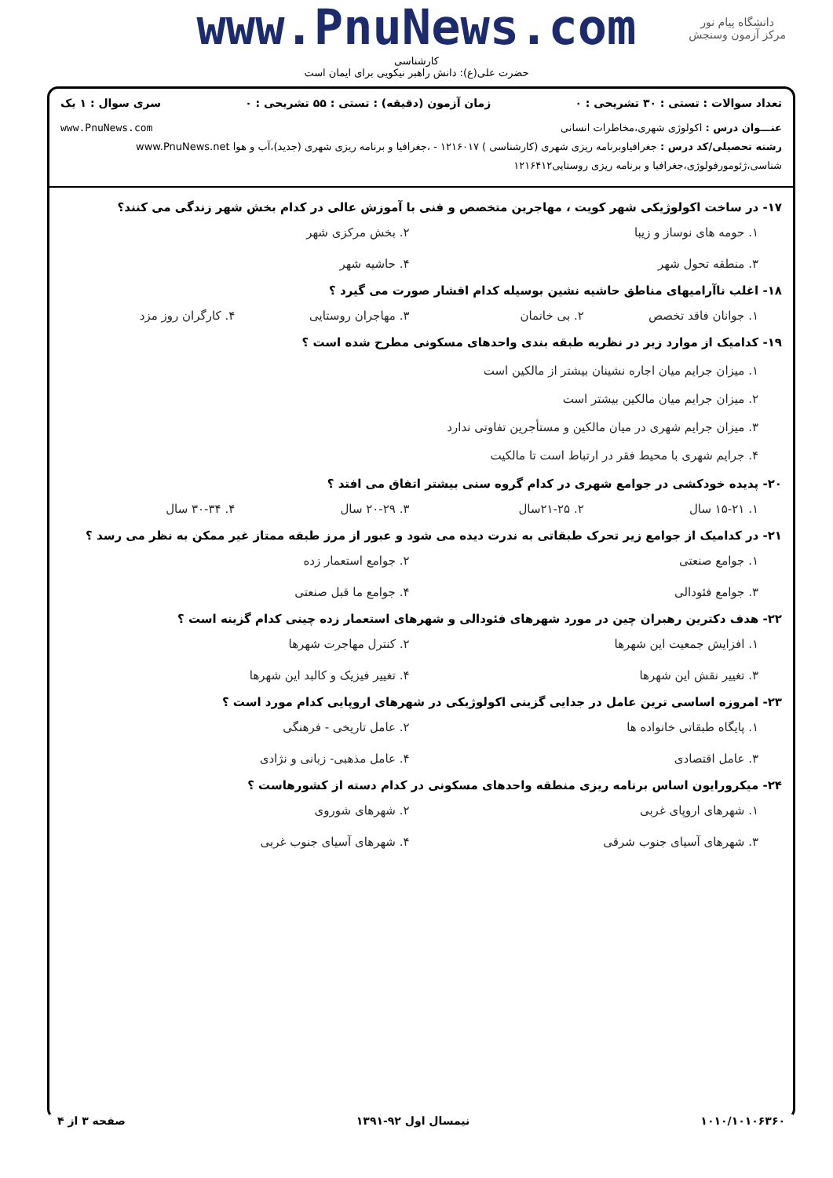دانشگاه پیام نور
مرکز آزمون وسنجش
www.PnuNews.com
کارشناسی
حضرت علی(ع): دانش راهبر نیکویی برای ایمان است
تعداد سوالات : تستی : ۳۰ تشریحی : ۰ زمان آزمون (دقیقه) : تستی : ۵۵ تشریحی : ۰ سری سوال : ۱ یک
عنـــوان درس : اکولوژی شهری،مخاطرات انسانی www.PnuNews.com
رشته تحصیلی/کد درس : جغرافیاوبرنامه ریزی شهری (کارشناسی ) ۱۲۱۶۰۱۷ - ،جغرافیا و برنامه ریزی شهری (جدید)،آب و هوا www.PnuNews.net
شناسی،ژئومورفولوژی،جغرافیا و برنامه ریزی روستایی۱۲۱۶۴۱۲
۱۷- در ساخت اکولوژیکی شهر کویت ، مهاجرین متخصص و فنی با آموزش عالی در کدام بخش شهر زندگی می کنند؟
۱. حومه های نوساز و زیبا ۲. بخش مرکزی شهر ۳. منطقه تحول شهر ۴. حاشیه شهر
۱۸- اغلب ناآرامیهای مناطق حاشیه نشین بوسیله کدام اقشار صورت می گیرد ؟
۱. جوانان فاقد تخصص ۲. بی خانمان ۳. مهاجران روستایی ۴. کارگران روز مزد
۱۹- کدامیک از موارد زیر در نظریه طبقه بندی واحدهای مسکونی مطرح شده است ؟
۱. میزان جرایم میان اجاره نشینان بیشتر از مالکین است
۲. میزان جرایم میان مالکین بیشتر است
۳. میزان جرایم شهری در میان مالکین و مستأجرین تفاوتی ندارد
۴. جرایم شهری با محیط فقر در ارتباط است تا مالکیت
۲۰- پدیده خودکشی در جوامع شهری در کدام گروه سنی بیشتر اتفاق می افتد ؟
۱. ۱۵-۲۱ سال ۲. ۲۱-۲۵سال ۳. ۲۰-۲۹ سال ۴. ۳۰-۳۴ سال
۲۱- در کدامیک از جوامع زیر تحرک طبقاتی به ندرت دیده می شود و عبور از مرز طبقه ممتاز غیر ممکن به نظر می رسد ؟
۱. جوامع صنعتی ۲. جوامع استعمار زده ۳. جوامع فئودالی ۴. جوامع ما قبل صنعتی
۲۲- هدف دکترین رهبران چین در مورد شهرهای فئودالی و شهرهای استعمار زده چینی کدام گزینه است ؟
۱. افزایش جمعیت این شهرها ۲. کنترل مهاجرت شهرها ۳. تغییر نقش این شهرها ۴. تغییر فیزیک و کالبد این شهرها
۲۳- امروزه اساسی ترین عامل در جدایی گزینی اکولوژیکی در شهرهای اروپایی کدام مورد است ؟
۱. پایگاه طبقاتی خانواده ها ۲. عامل تاریخی - فرهنگی ۳. عامل اقتصادی ۴. عامل مذهبی- زبانی و نژادی
۲۴- میکرورایون اساس برنامه ریزی منطقه واحدهای مسکونی در کدام دسته از کشورهاست ؟
۱. شهرهای اروپای غربی ۲. شهرهای شوروی ۳. شهرهای آسیای جنوب شرقی ۴. شهرهای آسیای جنوب غربی
۱۰۱۰/۱۰۱۰۶۳۶۰ نیمسال اول ۹۲-۱۳۹۱ صفحه ۳ از ۴